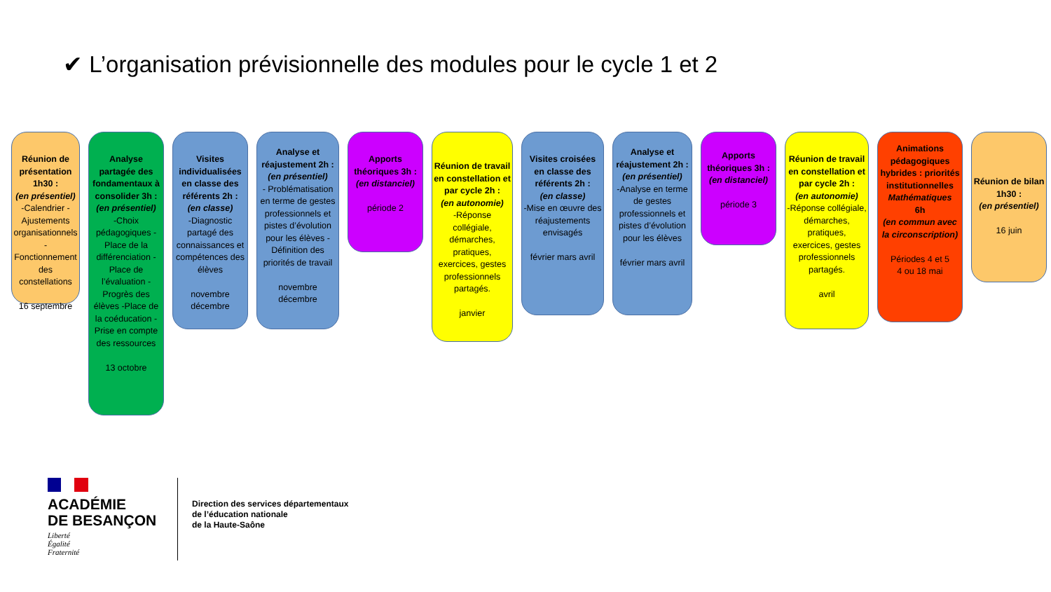✔ L’organisation prévisionnelle des modules pour le cycle 1 et 2
Réunion de présentation 1h30 :
(en présentiel)
-Calendrier -Ajustements organisationnels -Fonctionnement des constellations
16 septembre
Analyse partagée des fondamentaux à consolider 3h :
(en présentiel)
-Choix pédagogiques -Place de la différenciation -Place de l’évaluation -Progrès des élèves -Place de la coéducation -Prise en compte des ressources
13 octobre
Visites individualisées en classe des référents 2h :
(en classe)
-Diagnostic partagé des connaissances et compétences des élèves
novembre décembre
Analyse et réajustement 2h :
(en présentiel)
- Problématisation en terme de gestes professionnels et pistes d’évolution pour les élèves -Définition des priorités de travail
novembre décembre
Apports théoriques 3h :
(en distanciel)
période 2
Réunion de travail en constellation et par cycle 2h :
(en autonomie)
-Réponse collégiale, démarches, pratiques, exercices, gestes professionnels partagés.
janvier
Visites croisées en classe des référents 2h :
(en classe)
-Mise en œuvre des réajustements envisagés
février mars avril
Analyse et réajustement 2h :
(en présentiel)
-Analyse en terme de gestes professionnels et pistes d’évolution pour les élèves
février mars avril
Apports théoriques 3h :
(en distanciel)
période 3
Réunion de travail en constellation et par cycle 2h :
(en autonomie)
-Réponse collégiale, démarches, pratiques, exercices, gestes professionnels partagés.
avril
Animations pédagogiques hybrides : priorités institutionnelles
Mathématiques
6h
(en commun avec la circonscription)
Périodes 4 et 5
4 ou 18 mai
Réunion de bilan 1h30 :
(en présentiel)
16 juin
ACADÉMIE
DE BESANÇON
Liberté
Égalité
Fraternité
Direction des services départementaux
de l’éducation nationale
de la Haute-Saône